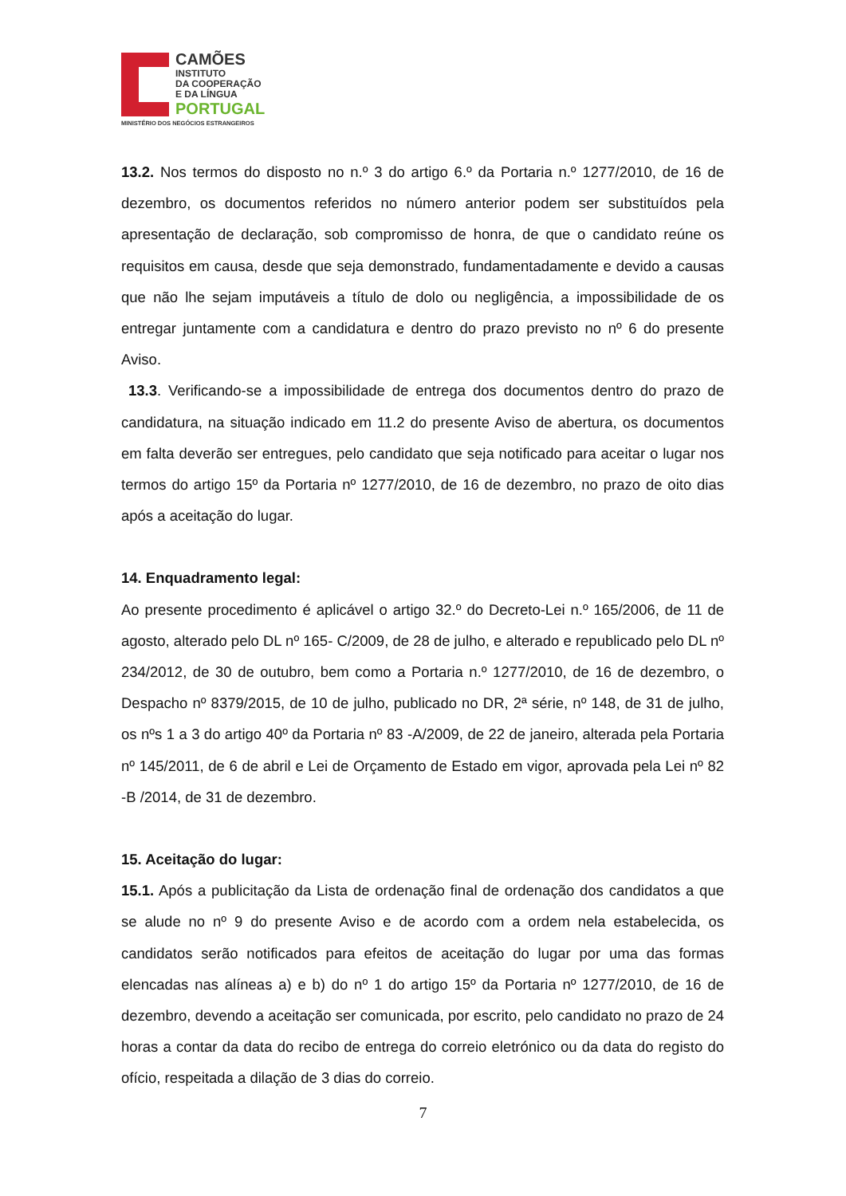CAMÕES
INSTITUTO
DA COOPERAÇÃO
E DA LÍNGUA
PORTUGAL
MINISTÉRIO DOS NEGÓCIOS ESTRANGEIROS
13.2. Nos termos do disposto no n.º 3 do artigo 6.º da Portaria n.º 1277/2010, de 16 de dezembro, os documentos referidos no número anterior podem ser substituídos pela apresentação de declaração, sob compromisso de honra, de que o candidato reúne os requisitos em causa, desde que seja demonstrado, fundamentadamente e devido a causas que não lhe sejam imputáveis a título de dolo ou negligência, a impossibilidade de os entregar juntamente com a candidatura e dentro do prazo previsto no nº 6 do presente Aviso.
13.3. Verificando-se a impossibilidade de entrega dos documentos dentro do prazo de candidatura, na situação indicado em 11.2 do presente Aviso de abertura, os documentos em falta deverão ser entregues, pelo candidato que seja notificado para aceitar o lugar nos termos do artigo 15º da Portaria nº 1277/2010, de 16 de dezembro, no prazo de oito dias após a aceitação do lugar.
14. Enquadramento legal:
Ao presente procedimento é aplicável o artigo 32.º do Decreto-Lei n.º 165/2006, de 11 de agosto, alterado pelo DL nº 165- C/2009, de 28 de julho, e alterado e republicado pelo DL nº 234/2012, de 30 de outubro, bem como a Portaria n.º 1277/2010, de 16 de dezembro, o Despacho nº 8379/2015, de 10 de julho, publicado no DR, 2ª série, nº 148, de 31 de julho, os nºs 1 a 3 do artigo 40º da Portaria nº 83 -A/2009, de 22 de janeiro, alterada pela Portaria nº 145/2011, de 6 de abril e Lei de Orçamento de Estado em vigor, aprovada pela Lei nº 82 -B /2014, de 31 de dezembro.
15. Aceitação do lugar:
15.1. Após a publicitação da Lista de ordenação final de ordenação dos candidatos a que se alude no nº 9 do presente Aviso e de acordo com a ordem nela estabelecida, os candidatos serão notificados para efeitos de aceitação do lugar por uma das formas elencadas nas alíneas a) e b) do nº 1 do artigo 15º da Portaria nº 1277/2010, de 16 de dezembro, devendo a aceitação ser comunicada, por escrito, pelo candidato no prazo de 24 horas a contar da data do recibo de entrega do correio eletrónico ou da data do registo do ofício, respeitada a dilação de 3 dias do correio.
7